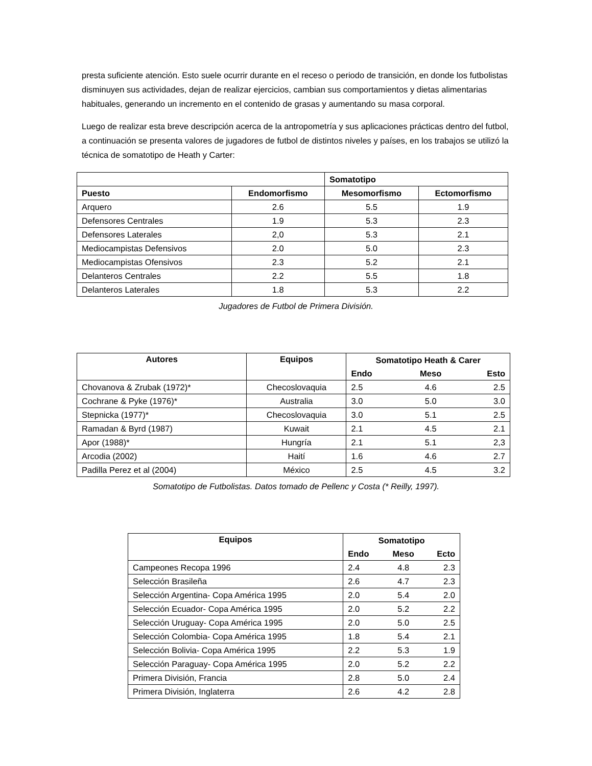presta suficiente atención. Esto suele ocurrir durante en el receso o periodo de transición, en donde los futbolistas disminuyen sus actividades, dejan de realizar ejercicios, cambian sus comportamientos y dietas alimentarias habituales, generando un incremento en el contenido de grasas y aumentando su masa corporal.
Luego de realizar esta breve descripción acerca de la antropometría y sus aplicaciones prácticas dentro del futbol, a continuación se presenta valores de jugadores de futbol de distintos niveles y países, en los trabajos se utilizó la técnica de somatotipo de Heath y Carter:
| | | Somatotipo | |
| --- | --- | --- | --- |
| Puesto | Endomorfismo | Mesomorfismo | Ectomorfismo |
| Arquero | 2.6 | 5.5 | 1.9 |
| Defensores Centrales | 1.9 | 5.3 | 2.3 |
| Defensores Laterales | 2,0 | 5.3 | 2.1 |
| Mediocampistas Defensivos | 2.0 | 5.0 | 2.3 |
| Mediocampistas Ofensivos | 2.3 | 5.2 | 2.1 |
| Delanteros Centrales | 2.2 | 5.5 | 1.8 |
| Delanteros Laterales | 1.8 | 5.3 | 2.2 |
Jugadores de Futbol de Primera División.
| Autores | Equipos | Somatotipo Heath & Carer | | |
| --- | --- | --- | --- | --- |
| | | Endo | Meso | Esto |
| Chovanova & Zrubak (1972)* | Checoslovaquia | 2.5 | 4.6 | 2.5 |
| Cochrane & Pyke (1976)* | Australia | 3.0 | 5.0 | 3.0 |
| Stepnicka (1977)* | Checoslovaquia | 3.0 | 5.1 | 2.5 |
| Ramadan & Byrd (1987) | Kuwait | 2.1 | 4.5 | 2.1 |
| Apor (1988)* | Hungría | 2.1 | 5.1 | 2,3 |
| Arcodia (2002) | Haití | 1.6 | 4.6 | 2.7 |
| Padilla Perez et al (2004) | México | 2.5 | 4.5 | 3.2 |
Somatotipo de Futbolistas. Datos tomado de Pellenc y Costa (* Reilly, 1997).
| Equipos | Somatotipo | | |
| --- | --- | --- | --- |
| | Endo | Meso | Ecto |
| Campeones Recopa 1996 | 2.4 | 4.8 | 2.3 |
| Selección Brasileña | 2.6 | 4.7 | 2.3 |
| Selección Argentina- Copa América 1995 | 2.0 | 5.4 | 2.0 |
| Selección Ecuador- Copa América 1995 | 2.0 | 5.2 | 2.2 |
| Selección Uruguay- Copa América 1995 | 2.0 | 5.0 | 2.5 |
| Selección Colombia- Copa América 1995 | 1.8 | 5.4 | 2.1 |
| Selección Bolivia- Copa América 1995 | 2.2 | 5.3 | 1.9 |
| Selección Paraguay- Copa América 1995 | 2.0 | 5.2 | 2.2 |
| Primera División, Francia | 2.8 | 5.0 | 2.4 |
| Primera División, Inglaterra | 2.6 | 4.2 | 2.8 |